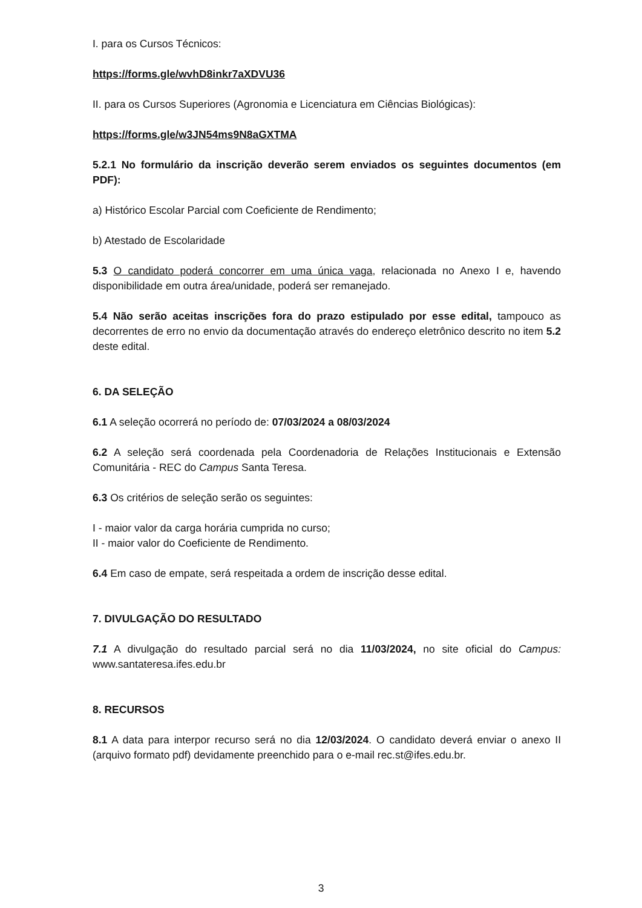I. para os Cursos Técnicos:
https://forms.gle/wvhD8inkr7aXDVU36
II. para os Cursos Superiores (Agronomia e Licenciatura em Ciências Biológicas):
https://forms.gle/w3JN54ms9N8aGXTMA
5.2.1 No formulário da inscrição deverão serem enviados os seguintes documentos (em PDF):
a) Histórico Escolar Parcial com Coeficiente de Rendimento;
b) Atestado de Escolaridade
5.3 O candidato poderá concorrer em uma única vaga, relacionada no Anexo I e, havendo disponibilidade em outra área/unidade, poderá ser remanejado.
5.4 Não serão aceitas inscrições fora do prazo estipulado por esse edital, tampouco as decorrentes de erro no envio da documentação através do endereço eletrônico descrito no item 5.2 deste edital.
6. DA SELEÇÃO
6.1 A seleção ocorrerá no período de: 07/03/2024 a 08/03/2024
6.2 A seleção será coordenada pela Coordenadoria de Relações Institucionais e Extensão Comunitária - REC do Campus Santa Teresa.
6.3 Os critérios de seleção serão os seguintes:
I - maior valor da carga horária cumprida no curso;
II - maior valor do Coeficiente de Rendimento.
6.4 Em caso de empate, será respeitada a ordem de inscrição desse edital.
7. DIVULGAÇÃO DO RESULTADO
7.1 A divulgação do resultado parcial será no dia 11/03/2024, no site oficial do Campus: www.santateresa.ifes.edu.br
8. RECURSOS
8.1 A data para interpor recurso será no dia 12/03/2024. O candidato deverá enviar o anexo II (arquivo formato pdf) devidamente preenchido para o e-mail rec.st@ifes.edu.br.
3